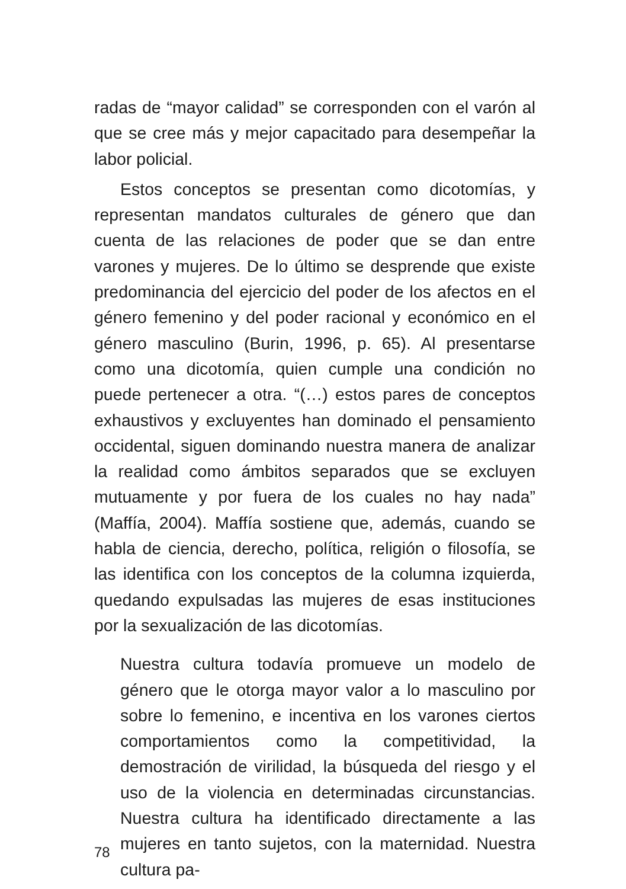radas de “mayor calidad” se corresponden con el varón al que se cree más y mejor capacitado para desempeñar la labor policial.
Estos conceptos se presentan como dicotomías, y representan mandatos culturales de género que dan cuenta de las relaciones de poder que se dan entre varones y mujeres. De lo último se desprende que existe predominancia del ejercicio del poder de los afectos en el género femenino y del poder racional y económico en el género masculino (Burin, 1996, p. 65). Al presentarse como una dicotomía, quien cumple una condición no puede pertenecer a otra. “(…) estos pares de conceptos exhaustivos y excluyentes han dominado el pensamiento occidental, siguen dominando nuestra manera de analizar la realidad como ámbitos separados que se excluyen mutuamente y por fuera de los cuales no hay nada” (Maffía, 2004). Maffía sostiene que, además, cuando se habla de ciencia, derecho, política, religión o filosofía, se las identifica con los conceptos de la columna izquierda, quedando expulsadas las mujeres de esas instituciones por la sexualización de las dicotomías.
Nuestra cultura todavía promueve un modelo de género que le otorga mayor valor a lo masculino por sobre lo femenino, e incentiva en los varones ciertos comportamientos como la competitividad, la demostración de virilidad, la búsqueda del riesgo y el uso de la violencia en determinadas circunstancias. Nuestra cultura ha identificado directamente a las mujeres en tanto sujetos, con la maternidad. Nuestra cultura pa-
78